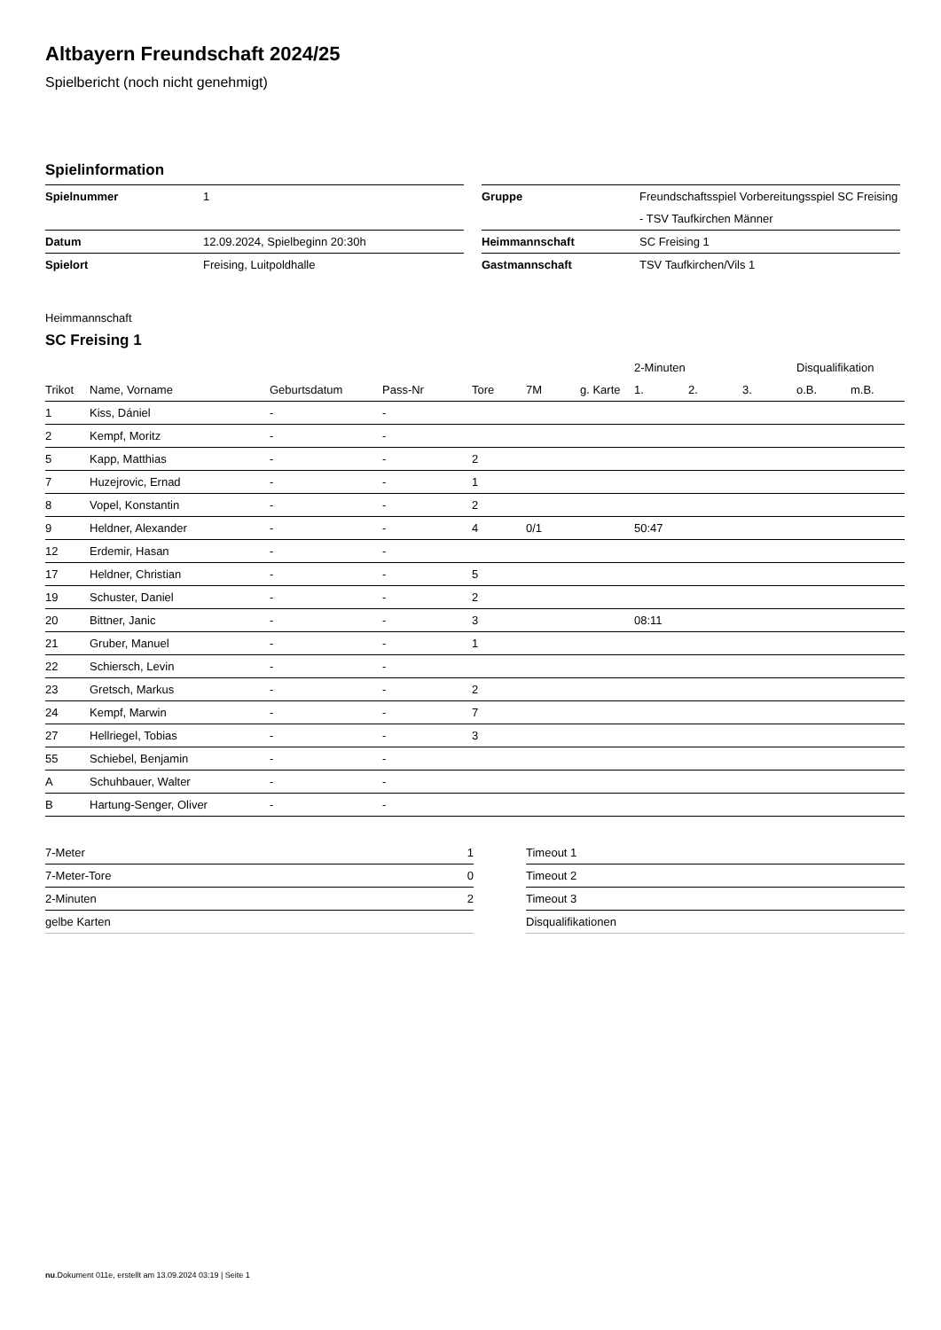Altbayern Freundschaft 2024/25
Spielbericht (noch nicht genehmigt)
Spielinformation
| Spielnummer | 1 |
| Datum | 12.09.2024, Spielbeginn 20:30h |
| Spielort | Freising, Luitpoldhalle |
| Gruppe | Freundschaftsspiel Vorbereitungsspiel SC Freising - TSV Taufkirchen Männer |
| Heimmannschaft | SC Freising 1 |
| Gastmannschaft | TSV Taufkirchen/Vils 1 |
Heimmannschaft
SC Freising 1
| | | | | | | | 2-Minuten | | | Disqualifikation | |
| --- | --- | --- | --- | --- | --- | --- | --- | --- | --- | --- | --- |
| Trikot | Name, Vorname | Geburtsdatum | Pass-Nr | Tore | 7M | g. Karte | 1. | 2. | 3. | o.B. | m.B. |
| 1 | Kiss, Dániel | - | - | | | | | | | | |
| 2 | Kempf, Moritz | - | - | | | | | | | | |
| 5 | Kapp, Matthias | - | - | 2 | | | | | | | |
| 7 | Huzejrovic, Ernad | - | - | 1 | | | | | | | |
| 8 | Vopel, Konstantin | - | - | 2 | | | | | | | |
| 9 | Heldner, Alexander | - | - | 4 | 0/1 | | 50:47 | | | | |
| 12 | Erdemir, Hasan | - | - | | | | | | | | |
| 17 | Heldner, Christian | - | - | 5 | | | | | | | |
| 19 | Schuster, Daniel | - | - | 2 | | | | | | | |
| 20 | Bittner, Janic | - | - | 3 | | | 08:11 | | | | |
| 21 | Gruber, Manuel | - | - | 1 | | | | | | | |
| 22 | Schiersch, Levin | - | - | | | | | | | | |
| 23 | Gretsch, Markus | - | - | 2 | | | | | | | |
| 24 | Kempf, Marwin | - | - | 7 | | | | | | | |
| 27 | Hellriegel, Tobias | - | - | 3 | | | | | | | |
| 55 | Schiebel, Benjamin | - | - | | | | | | | | |
| A | Schuhbauer, Walter | - | - | | | | | | | | |
| B | Hartung-Senger, Oliver | - | - | | | | | | | | |
| 7-Meter | 1 |
| 7-Meter-Tore | 0 |
| 2-Minuten | 2 |
| gelbe Karten | |
| Timeout 1 |
| Timeout 2 |
| Timeout 3 |
| Disqualifikationen |
nu.Dokument 011e, erstellt am 13.09.2024 03:19 | Seite 1